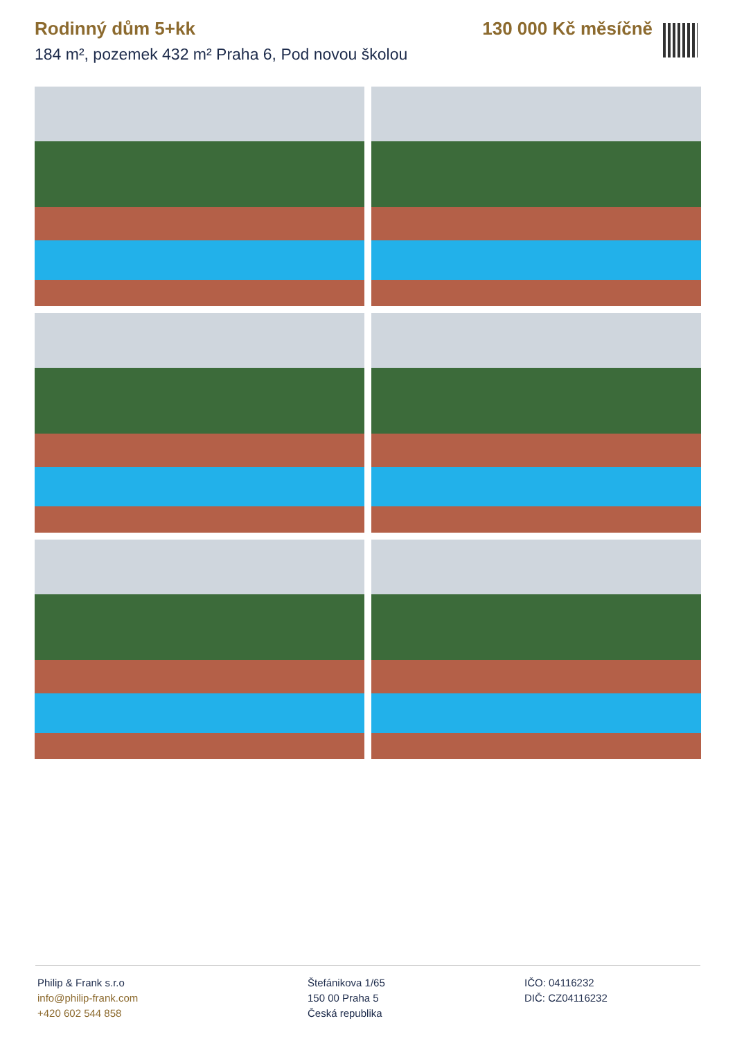Rodinný dům 5+kk 130 000 Kč měsíčně
184 m², pozemek 432 m² Praha 6, Pod novou školou
Philip & Frank s.r.o
info@philip-frank.com
+420 602 544 858
Štefánikova 1/65
150 00 Praha 5
Česká republika
IČO: 04116232
DIČ: CZ04116232